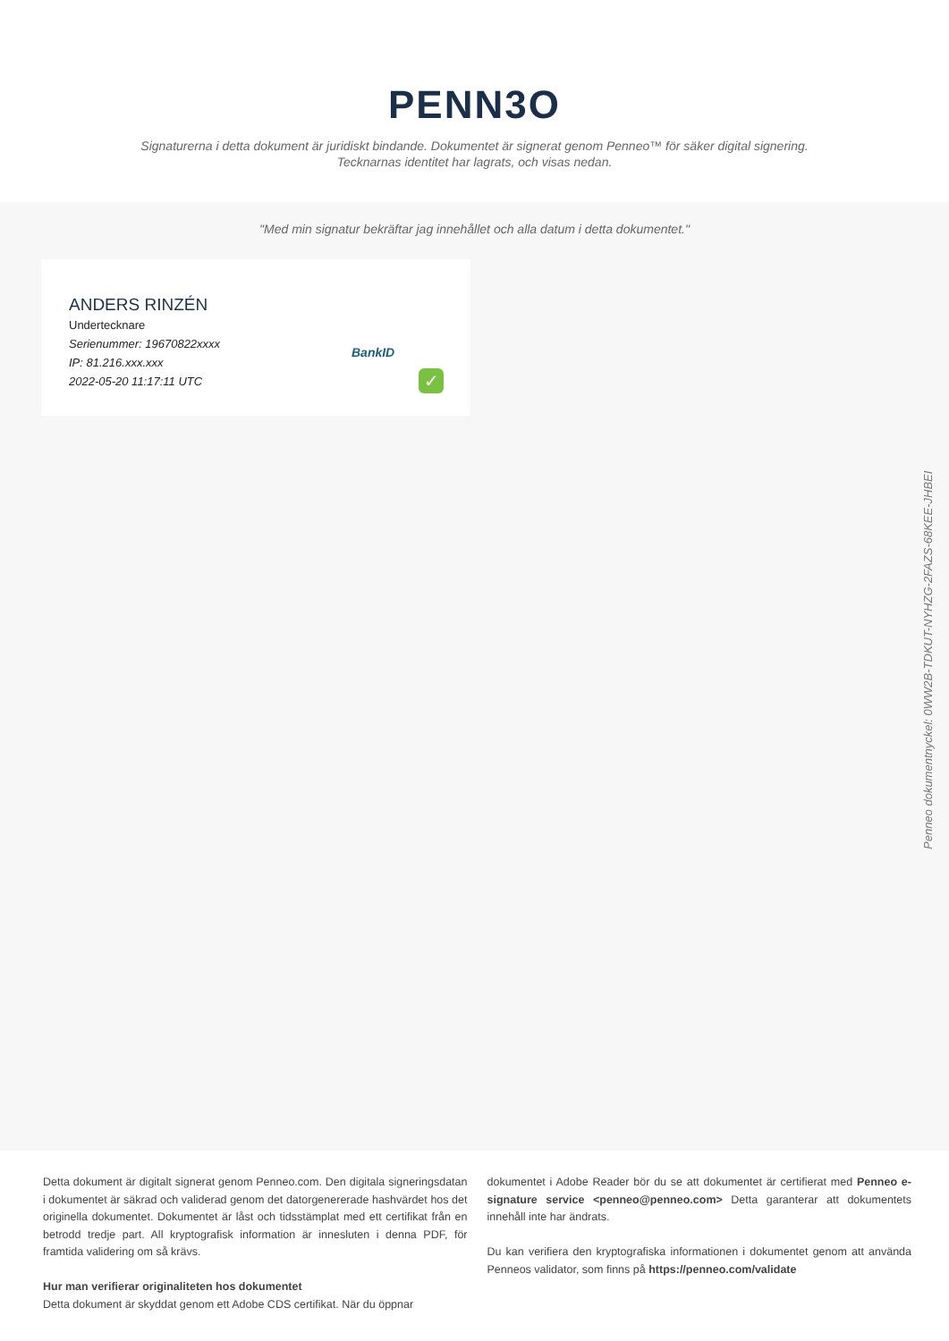PENN3O
Signaturerna i detta dokument är juridiskt bindande. Dokumentet är signerat genom Penneo™ för säker digital signering.
Tecknarnas identitet har lagrats, och visas nedan.
"Med min signatur bekräftar jag innehållet och alla datum i detta dokumentet."
ANDERS RINZÉN
Undertecknare
Serienummer: 19670822xxxx
IP: 81.216.xxx.xxx
2022-05-20 11:17:11 UTC
BankID
✓
Penneo dokumentnyckel: 0WW2B-TDKUT-NYHZG-2FAZS-68KEE-JHBEI
Detta dokument är digitalt signerat genom Penneo.com. Den digitala signeringsdatan i dokumentet är säkrad och validerad genom det datorgenererade hashvärdet hos det originella dokumentet. Dokumentet är låst och tidsstämplat med ett certifikat från en betrodd tredje part. All kryptografisk information är innesluten i denna PDF, för framtida validering om så krävs.
Hur man verifierar originaliteten hos dokumentet
Detta dokument är skyddat genom ett Adobe CDS certifikat. När du öppnar
dokumentet i Adobe Reader bör du se att dokumentet är certifierat med Penneo e-signature service <penneo@penneo.com> Detta garanterar att dokumentets innehåll inte har ändrats.
Du kan verifiera den kryptografiska informationen i dokumentet genom att använda Penneos validator, som finns på https://penneo.com/validate